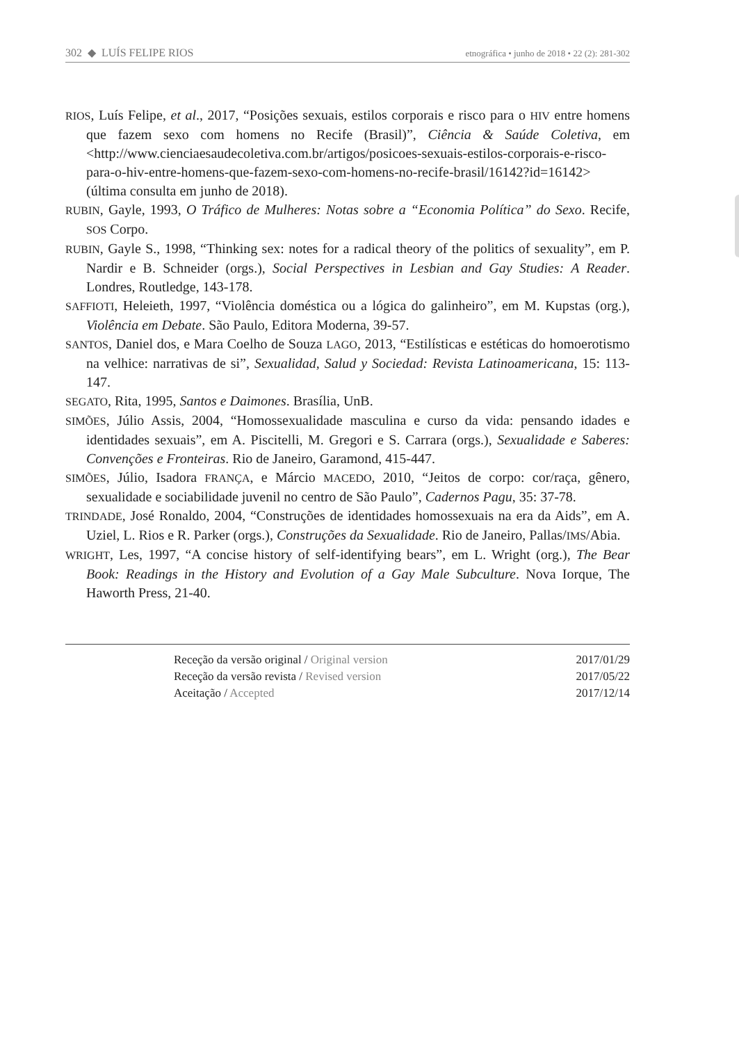302 ◆ LUÍS FELIPE RIOS etnográfica • junho de 2018 • 22 (2): 281-302
RIOS, Luís Felipe, et al., 2017, “Posições sexuais, estilos corporais e risco para o HIV entre homens que fazem sexo com homens no Recife (Brasil)”, Ciência & Saúde Coletiva, em <http://www.cienciaesaudecoletiva.com.br/artigos/posicoes-sexuais-estilos-corporais-e-risco-para-o-hiv-entre-homens-que-fazem-sexo-com-homens-no-recife-brasil/16142?id=16142> (última consulta em junho de 2018).
RUBIN, Gayle, 1993, O Tráfico de Mulheres: Notas sobre a “Economia Política” do Sexo. Recife, SOS Corpo.
RUBIN, Gayle S., 1998, “Thinking sex: notes for a radical theory of the politics of sexuality”, em P. Nardir e B. Schneider (orgs.), Social Perspectives in Lesbian and Gay Studies: A Reader. Londres, Routledge, 143-178.
SAFFIOTI, Heleieth, 1997, “Violência doméstica ou a lógica do galinheiro”, em M. Kupstas (org.), Violência em Debate. São Paulo, Editora Moderna, 39-57.
SANTOS, Daniel dos, e Mara Coelho de Souza LAGO, 2013, “Estilísticas e estéticas do homoerotismo na velhice: narrativas de si”, Sexualidad, Salud y Sociedad: Revista Latinoamericana, 15: 113-147.
SEGATO, Rita, 1995, Santos e Daimones. Brasília, UnB.
SIMÕES, Júlio Assis, 2004, “Homossexualidade masculina e curso da vida: pensando idades e identidades sexuais”, em A. Piscitelli, M. Gregori e S. Carrara (orgs.), Sexualidade e Saberes: Convenções e Fronteiras. Rio de Janeiro, Garamond, 415-447.
SIMÕES, Júlio, Isadora FRANÇA, e Márcio MACEDO, 2010, “Jeitos de corpo: cor/raça, gênero, sexualidade e sociabilidade juvenil no centro de São Paulo”, Cadernos Pagu, 35: 37-78.
TRINDADE, José Ronaldo, 2004, “Construções de identidades homossexuais na era da Aids”, em A. Uziel, L. Rios e R. Parker (orgs.), Construções da Sexualidade. Rio de Janeiro, Pallas/IMS/Abia.
WRIGHT, Les, 1997, “A concise history of self-identifying bears”, em L. Wright (org.), The Bear Book: Readings in the History and Evolution of a Gay Male Subculture. Nova Iorque, The Haworth Press, 21-40.
Receção da versão original / Original version 2017/01/29
Receção da versão revista / Revised version 2017/05/22
Aceitação / Accepted 2017/12/14